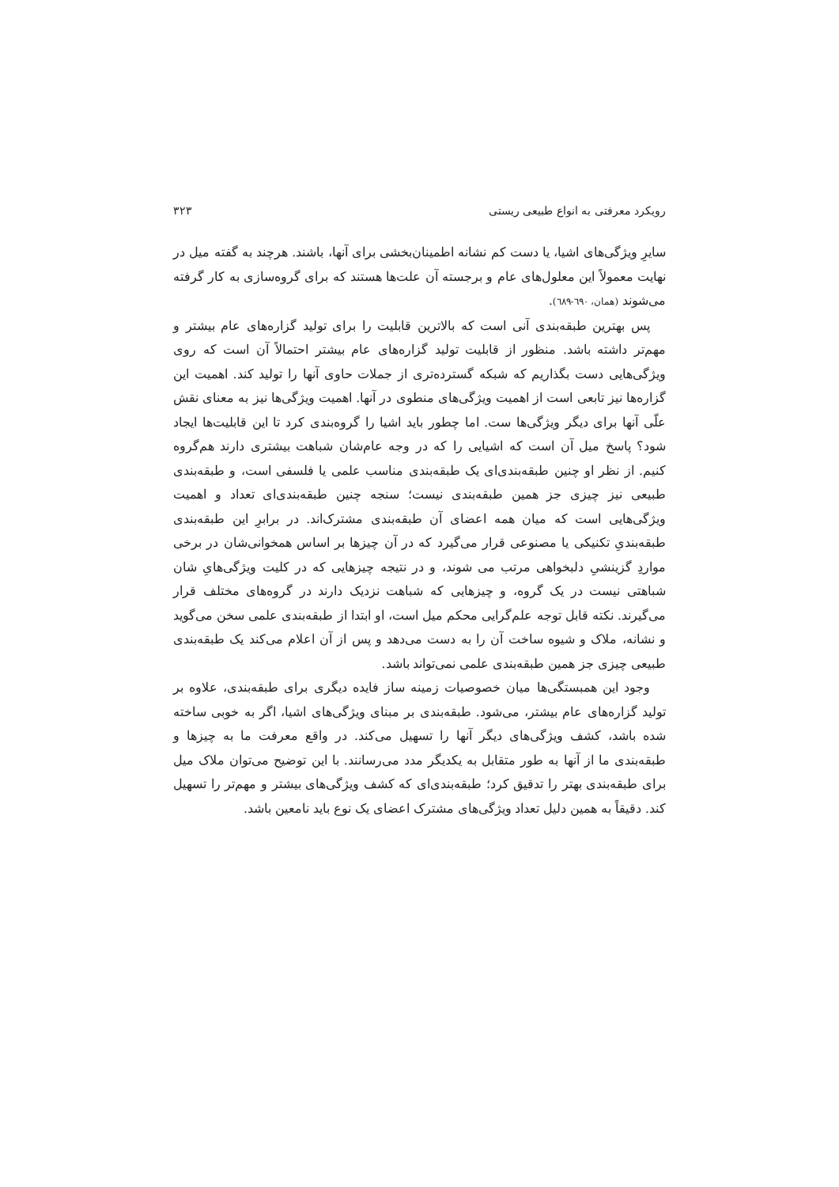رویکرد معرفتی به انواع طبیعی ریستی ۳۲۳
سایرِ ویژگی‌های اشیا، یا دست کم نشانه اطمینان‌بخشی برای آنها، باشند. هرچند به گفته میل در نهایت معمولاً این معلول‌های عام و برجسته آن علت‌ها هستند که برای گروه‌سازی به کار گرفته می‌شوند (همان، ٦٩٠-٦٨٩).
پس بهترین طبقه‌بندی آنی است که بالاترین قابلیت را برای تولید گزاره‌های عام بیشتر و مهم‌تر داشته باشد. منظور از قابلیت تولید گزاره‌های عام بیشتر احتمالاً آن است که روی ویژگی‌هایی دست بگذاریم که شبکه گسترده‌تری از جملات حاوی آنها را تولید کند. اهمیت این گزاره‌ها نیز تابعی است از اهمیت ویژگی‌های منطوی در آنها. اهمیت ویژگی‌ها نیز به معنای نقش علّی آنها برای دیگر ویژگی‌ها ست. اما چطور باید اشیا را گروه‌بندی کرد تا این قابلیت‌ها ایجاد شود؟ پاسخ میل آن است که اشیایی را که در وجه عام‌شان شباهت بیشتری دارند هم‌گروه کنیم. از نظر او چنین طبقه‌بندی‌ای یک طبقه‌بندی مناسب علمی یا فلسفی است، و طبقه‌بندی طبیعی نیز چیزی جز همین طبقه‌بندی نیست؛ سنجه چنین طبقه‌بندی‌ای تعداد و اهمیت ویژگی‌هایی است که میان همه اعضای آن طبقه‌بندی مشترک‌اند. در برابرِ این طبقه‌بندی طبقه‌بندیِ تکنیکی یا مصنوعی قرار می‌گیرد که در آن چیزها بر اساس همخوانی‌شان در برخی مواردِ گزینشیِ دلبخواهی مرتب می شوند، و در نتیجه چیزهایی که در کلیت ویژگی‌هایِ شان شباهتی نیست در یک گروه، و چیزهایی که شباهت نزدیک دارند در گروه‌های مختلف قرار می‌گیرند. نکته قابل توجه علم‌گرایی محکم میل است، او ابتدا از طبقه‌بندی علمی سخن می‌گوید و نشانه، ملاک و شیوه ساخت آن را به دست می‌دهد و پس از آن اعلام می‌کند یک طبقه‌بندی طبیعی چیزی جز همین طبقه‌بندی علمی نمی‌تواند باشد.
وجود این همبستگی‌ها میان خصوصیات زمینه ساز فایده دیگری برای طبقه‌بندی، علاوه بر تولید گزاره‌های عام بیشتر، می‌شود. طبقه‌بندی بر مبنای ویژگی‌های اشیا، اگر به خوبی ساخته شده باشد، کشف ویژگی‌های دیگر آنها را تسهیل می‌کند. در واقع معرفت ما به چیزها و طبقه‌بندی ما از آنها به طور متقابل به یکدیگر مدد می‌رسانند. با این توضیح می‌توان ملاک میل برای طبقه‌بندی بهتر را تدقیق کرد؛ طبقه‌بندی‌ای که کشف ویژگی‌های بیشتر و مهم‌تر را تسهیل کند. دقیقاً به همین دلیل تعداد ویژگی‌های مشترک اعضای یک نوع باید نامعین باشد.